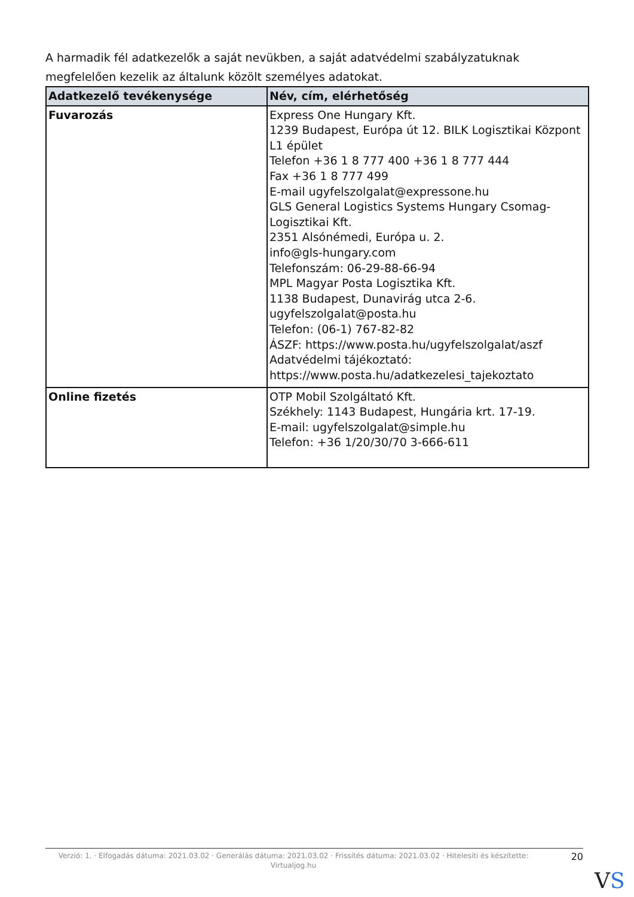A harmadik fél adatkezelők a saját nevükben, a saját adatvédelmi szabályzatuknak megfelelően kezelik az általunk közölt személyes adatokat.
| Adatkezelő tevékenysége | Név, cím, elérhetőség |
| --- | --- |
| Fuvarozás | Express One Hungary Kft. 1239 Budapest, Európa út 12. BILK Logisztikai Központ L1 épület Telefon +36 1 8 777 400 +36 1 8 777 444 Fax +36 1 8 777 499 E-mail ugyfelszolgalat@expressone.hu GLS General Logistics Systems Hungary Csomag-Logisztikai Kft. 2351 Alsónémedi, Európa u. 2. info@gls-hungary.com Telefonszám: 06-29-88-66-94 MPL Magyar Posta Logisztika Kft. 1138 Budapest, Dunavirág utca 2-6. ugyfelszolgalat@posta.hu Telefon: (06-1) 767-82-82 ÁSZF: https://www.posta.hu/ugyfelszolgalat/aszf Adatvédelmi tájékoztató: https://www.posta.hu/adatkezelesi_tajekoztato |
| Online fizetés | OTP Mobil Szolgáltató Kft. Székhely: 1143 Budapest, Hungária krt. 17-19. E-mail: ugyfelszolgalat@simple.hu Telefon: +36 1/20/30/70 3-666-611 |
Verzió: 1. · Elfogadás dátuma: 2021.03.02 · Generálás dátuma: 2021.03.02 · Frissítés dátuma: 2021.03.02 · Hitelesíti és készítette: Virtualjog.hu
20
VS